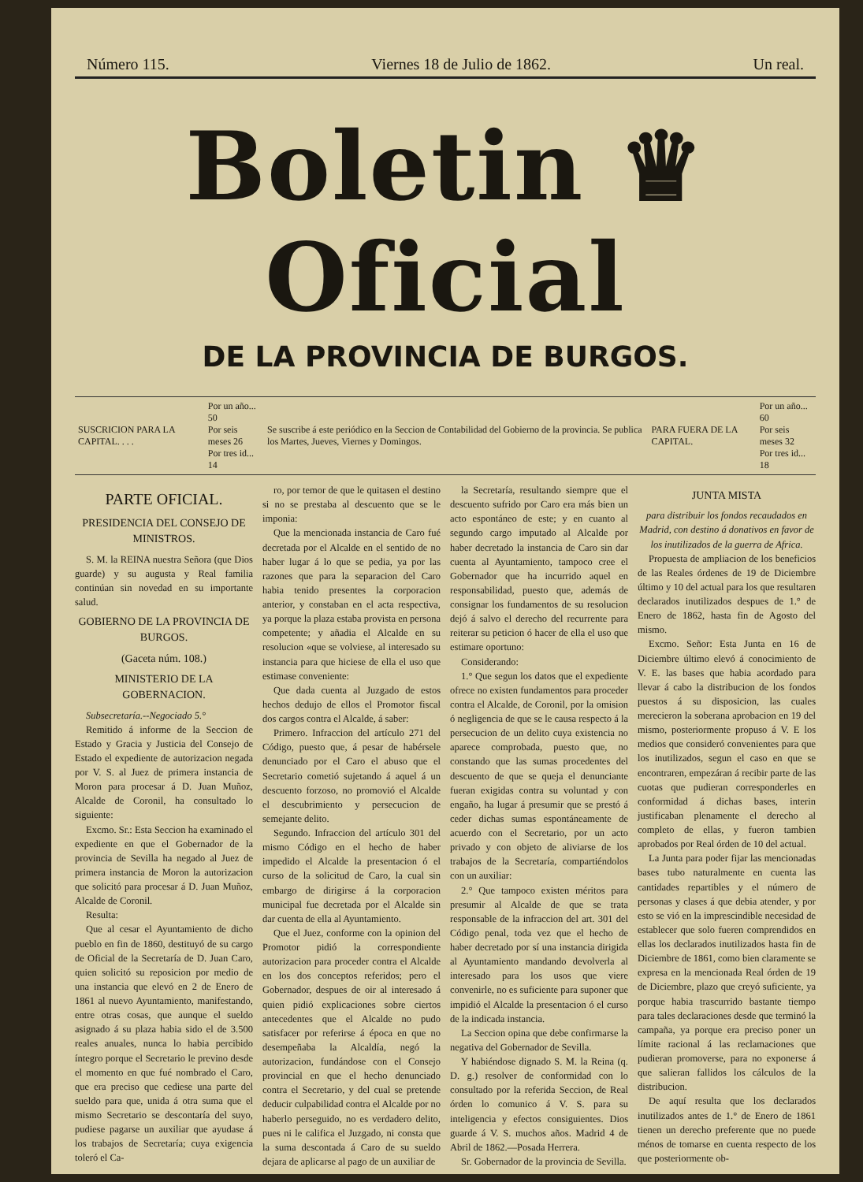Número 115. Viernes 18 de Julio de 1862. Un real.
Boletin ♛ Oficial
DE LA PROVINCIA DE BURGOS.
| SUSCRICION PARA LA CAPITAL. . . . | Por un año... 50 Por seis meses 26 Por tres id... 14 | Se suscribe á este periódico en la Seccion de Contabilidad del Gobierno de la provincia. Se publica los Martes, Jueves, Viernes y Domingos. | PARA FUERA DE LA CAPITAL. | Por un año... 60 Por seis meses 32 Por tres id... 18 |
PARTE OFICIAL.
PRESIDENCIA DEL CONSEJO DE MINISTROS.
S. M. la REINA nuestra Señora (que Dios guarde) y su augusta y Real familia continúan sin novedad en su importante salud.
GOBIERNO DE LA PROVINCIA DE BURGOS.
(Gaceta núm. 108.)
MINISTERIO DE LA GOBERNACION.
Subsecretaría.--Negociado 5.°
Remitido á informe de la Seccion de Estado y Gracia y Justicia del Consejo de Estado el expediente de autorizacion negada por V. S. al Juez de primera instancia de Moron para procesar á D. Juan Muñoz, Alcalde de Coronil, ha consultado lo siguiente:
Excmo. Sr.: Esta Seccion ha examinado el expediente en que el Gobernador de la provincia de Sevilla ha negado al Juez de primera instancia de Moron la autorizacion que solicitó para procesar á D. Juan Muñoz, Alcalde de Coronil.
Resulta:
Que al cesar el Ayuntamiento de dicho pueblo en fin de 1860, destituyó de su cargo de Oficial de la Secretaría de D. Juan Caro, quien solicitó su reposicion por medio de una instancia que elevó en 2 de Enero de 1861 al nuevo Ayuntamiento, manifestando, entre otras cosas, que aunque el sueldo asignado á su plaza habia sido el de 3.500 reales anuales, nunca lo habia percibido íntegro porque el Secretario le previno desde el momento en que fué nombrado el Caro, que era preciso que cediese una parte del sueldo para que, unida á otra suma que el mismo Secretario se descontaría del suyo, pudiese pagarse un auxiliar que ayudase á los trabajos de Secretaría; cuya exigencia toleró el Ca-
ro, por temor de que le quitasen el destino si no se prestaba al descuento que se le imponia:
Que la mencionada instancia de Caro fué decretada por el Alcalde en el sentido de no haber lugar á lo que se pedia, ya por las razones que para la separacion del Caro habia tenido presentes la corporacion anterior, y constaban en el acta respectiva, ya porque la plaza estaba provista en persona competente; y añadia el Alcalde en su resolucion «que se volviese, al interesado su instancia para que hiciese de ella el uso que estimase conveniente:
Que dada cuenta al Juzgado de estos hechos dedujo de ellos el Promotor fiscal dos cargos contra el Alcalde, á saber:
Primero. Infraccion del artículo 271 del Código, puesto que, á pesar de habérsele denunciado por el Caro el abuso que el Secretario cometió sujetando á aquel á un descuento forzoso, no promovió el Alcalde el descubrimiento y persecucion de semejante delito.
Segundo. Infraccion del artículo 301 del mismo Código en el hecho de haber impedido el Alcalde la presentacion ó el curso de la solicitud de Caro, la cual sin embargo de dirigirse á la corporacion municipal fue decretada por el Alcalde sin dar cuenta de ella al Ayuntamiento.
Que el Juez, conforme con la opinion del Promotor pidió la correspondiente autorizacion para proceder contra el Alcalde en los dos conceptos referidos; pero el Gobernador, despues de oir al interesado á quien pidió explicaciones sobre ciertos antecedentes que el Alcalde no pudo satisfacer por referirse á época en que no desempeñaba la Alcaldía, negó la autorizacion, fundándose con el Consejo provincial en que el hecho denunciado contra el Secretario, y del cual se pretende deducir culpabilidad contra el Alcalde por no haberlo perseguido, no es verdadero delito, pues ni le califica el Juzgado, ni consta que la suma descontada á Caro de su sueldo dejara de aplicarse al pago de un auxiliar de
la Secretaría, resultando siempre que el descuento sufrido por Caro era más bien un acto espontáneo de este; y en cuanto al segundo cargo imputado al Alcalde por haber decretado la instancia de Caro sin dar cuenta al Ayuntamiento, tampoco cree el Gobernador que ha incurrido aquel en responsabilidad, puesto que, además de consignar los fundamentos de su resolucion dejó á salvo el derecho del recurrente para reiterar su peticion ó hacer de ella el uso que estimare oportuno:
Considerando:
1.° Que segun los datos que el expediente ofrece no existen fundamentos para proceder contra el Alcalde, de Coronil, por la omision ó negligencia de que se le causa respecto á la persecucion de un delito cuya existencia no aparece comprobada, puesto que, no constando que las sumas procedentes del descuento de que se queja el denunciante fueran exigidas contra su voluntad y con engaño, ha lugar á presumir que se prestó á ceder dichas sumas espontáneamente de acuerdo con el Secretario, por un acto privado y con objeto de aliviarse de los trabajos de la Secretaría, compartiéndolos con un auxiliar:
2.° Que tampoco existen méritos para presumir al Alcalde de que se trata responsable de la infraccion del art. 301 del Código penal, toda vez que el hecho de haber decretado por sí una instancia dirigida al Ayuntamiento mandando devolverla al interesado para los usos que viere convenirle, no es suficiente para suponer que impidió el Alcalde la presentacion ó el curso de la indicada instancia.
La Seccion opina que debe confirmarse la negativa del Gobernador de Sevilla.
Y habiéndose dignado S. M. la Reina (q. D. g.) resolver de conformidad con lo consultado por la referida Seccion, de Real órden lo comunico á V. S. para su inteligencia y efectos consiguientes. Dios guarde á V. S. muchos años. Madrid 4 de Abril de 1862.—Posada Herrera.
Sr. Gobernador de la provincia de Sevilla.
JUNTA MISTA
para distribuir los fondos recaudados en Madrid, con destino á donativos en favor de los inutilizados de la guerra de Africa.
Propuesta de ampliacion de los beneficios de las Reales órdenes de 19 de Diciembre último y 10 del actual para los que resultaren declarados inutilizados despues de 1.° de Enero de 1862, hasta fin de Agosto del mismo.
Excmo. Señor: Esta Junta en 16 de Diciembre último elevó á conocimiento de V. E. las bases que habia acordado para llevar á cabo la distribucion de los fondos puestos á su disposicion, las cuales merecieron la soberana aprobacion en 19 del mismo, posteriormente propuso á V. E los medios que consideró convenientes para que los inutilizados, segun el caso en que se encontraren, empezáran á recibir parte de las cuotas que pudieran corresponderles en conformidad á dichas bases, interin justificaban plenamente el derecho al completo de ellas, y fueron tambien aprobados por Real órden de 10 del actual.
La Junta para poder fijar las mencionadas bases tubo naturalmente en cuenta las cantidades repartibles y el número de personas y clases á que debia atender, y por esto se vió en la imprescindible necesidad de establecer que solo fueren comprendidos en ellas los declarados inutilizados hasta fin de Diciembre de 1861, como bien claramente se expresa en la mencionada Real órden de 19 de Diciembre, plazo que creyó suficiente, ya porque habia trascurrido bastante tiempo para tales declaraciones desde que terminó la campaña, ya porque era preciso poner un límite racional á las reclamaciones que pudieran promoverse, para no exponerse á que salieran fallidos los cálculos de la distribucion.
De aquí resulta que los declarados inutilizados antes de 1.° de Enero de 1861 tienen un derecho preferente que no puede ménos de tomarse en cuenta respecto de los que posteriormente ob-